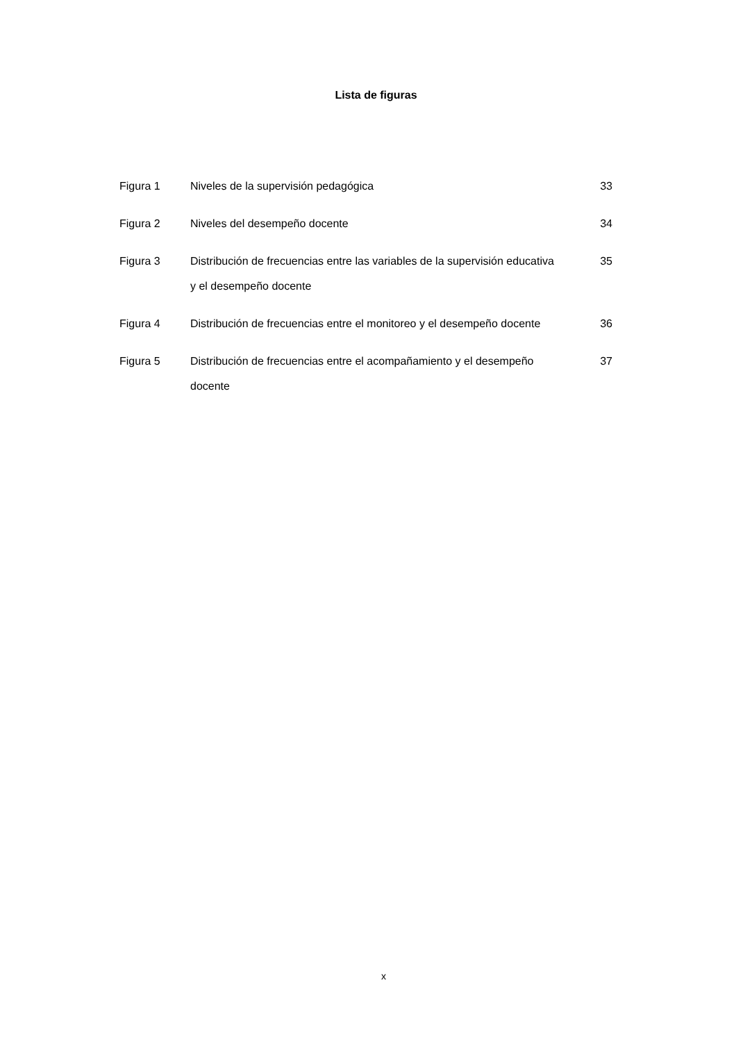Lista de figuras
| Figura 1 | Niveles de la supervisión pedagógica | 33 |
| Figura 2 | Niveles del desempeño docente | 34 |
| Figura 3 | Distribución de frecuencias entre las variables de la supervisión educativa y el desempeño docente | 35 |
| Figura 4 | Distribución de frecuencias entre el monitoreo y el desempeño docente | 36 |
| Figura 5 | Distribución de frecuencias entre el acompañamiento y el desempeño docente | 37 |
x